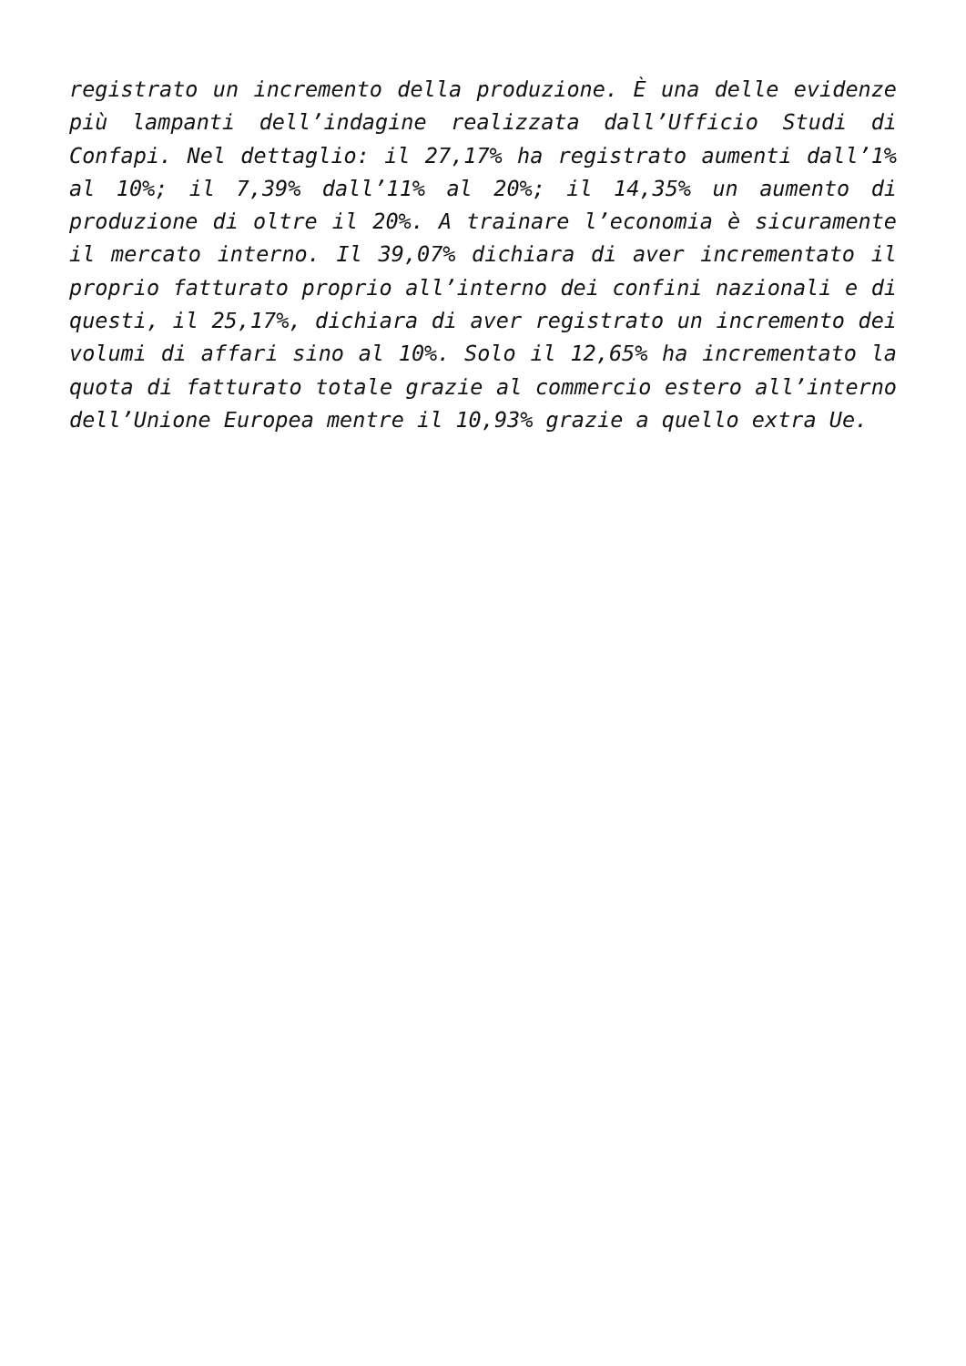registrato un incremento della produzione. È una delle evidenze più lampanti dell’indagine realizzata dall’Ufficio Studi di Confapi. Nel dettaglio: il 27,17% ha registrato aumenti dall’1% al 10%; il 7,39% dall’11% al 20%; il 14,35% un aumento di produzione di oltre il 20%. A trainare l’economia è sicuramente il mercato interno. Il 39,07% dichiara di aver incrementato il proprio fatturato proprio all’interno dei confini nazionali e di questi, il 25,17%, dichiara di aver registrato un incremento dei volumi di affari sino al 10%. Solo il 12,65% ha incrementato la quota di fatturato totale grazie al commercio estero all’interno dell’Unione Europea mentre il 10,93% grazie a quello extra Ue.